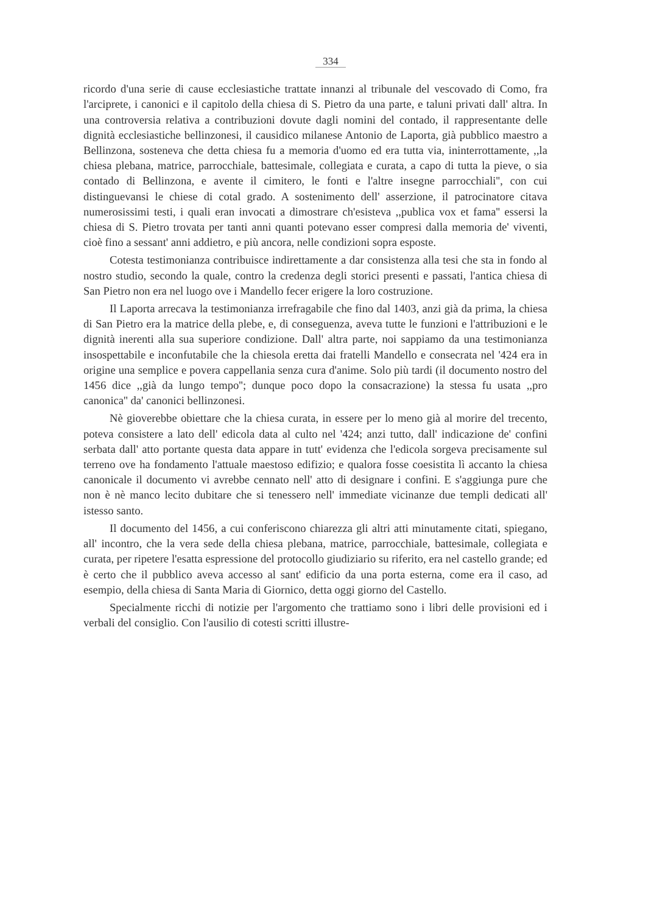334
ricordo d'una serie di cause ecclesiastiche trattate innanzi al tribunale del vescovado di Como, fra l'arciprete, i canonici e il capitolo della chiesa di S. Pietro da una parte, e taluni privati dall' altra. In una controversia relativa a contribuzioni dovute dagli nomini del contado, il rappresentante delle dignità ecclesiastiche bellinzonesi, il causidico milanese Antonio de Laporta, già pubblico maestro a Bellinzona, sosteneva che detta chiesa fu a memoria d'uomo ed era tutta via, ininterrottamente, ,,la chiesa plebana, matrice, parrocchiale, battesimale, collegiata e curata, a capo di tutta la pieve, o sia contado di Bellinzona, e avente il cimitero, le fonti e l'altre insegne parrocchiali'', con cui distinguevansi le chiese di cotal grado. A sostenimento dell' asserzione, il patrocinatore citava numerosissimi testi, i quali eran invocati a dimostrare ch'esisteva ,,publica vox et fama'' essersi la chiesa di S. Pietro trovata per tanti anni quanti potevano esser compresi dalla memoria de' viventi, cioè fino a sessant' anni addietro, e più ancora, nelle condizioni sopra esposte.
Cotesta testimonianza contribuisce indirettamente a dar consistenza alla tesi che sta in fondo al nostro studio, secondo la quale, contro la credenza degli storici presenti e passati, l'antica chiesa di San Pietro non era nel luogo ove i Mandello fecer erigere la loro costruzione.
Il Laporta arrecava la testimonianza irrefragabile che fino dal 1403, anzi già da prima, la chiesa di San Pietro era la matrice della plebe, e, di conseguenza, aveva tutte le funzioni e l'attribuzioni e le dignità inerenti alla sua superiore condizione. Dall' altra parte, noi sappiamo da una testimonianza insospettabile e inconfutabile che la chiesola eretta dai fratelli Mandello e consecrata nel '424 era in origine una semplice e povera cappellania senza cura d'anime. Solo più tardi (il documento nostro del 1456 dice ,,già da lungo tempo''; dunque poco dopo la consacrazione) la stessa fu usata ,,pro canonica'' da' canonici bellinzonesi.
Nè gioverebbe obiettare che la chiesa curata, in essere per lo meno già al morire del trecento, poteva consistere a lato dell' edicola data al culto nel '424; anzi tutto, dall' indicazione de' confini serbata dall' atto portante questa data appare in tutt' evidenza che l'edicola sorgeva precisamente sul terreno ove ha fondamento l'attuale maestoso edifizio; e qualora fosse coesistita lì accanto la chiesa canonicale il documento vi avrebbe cennato nell' atto di designare i confini. E s'aggiunga pure che non è nè manco lecito dubitare che si tenessero nell' immediate vicinanze due templi dedicati all' istesso santo.
Il documento del 1456, a cui conferiscono chiarezza gli altri atti minutamente citati, spiegano, all' incontro, che la vera sede della chiesa plebana, matrice, parrocchiale, battesimale, collegiata e curata, per ripetere l'esatta espressione del protocollo giudiziario su riferito, era nel castello grande; ed è certo che il pubblico aveva accesso al sant' edificio da una porta esterna, come era il caso, ad esempio, della chiesa di Santa Maria di Giornico, detta oggi giorno del Castello.
Specialmente ricchi di notizie per l'argomento che trattiamo sono i libri delle provisioni ed i verbali del consiglio. Con l'ausilio di cotesti scritti illustre-